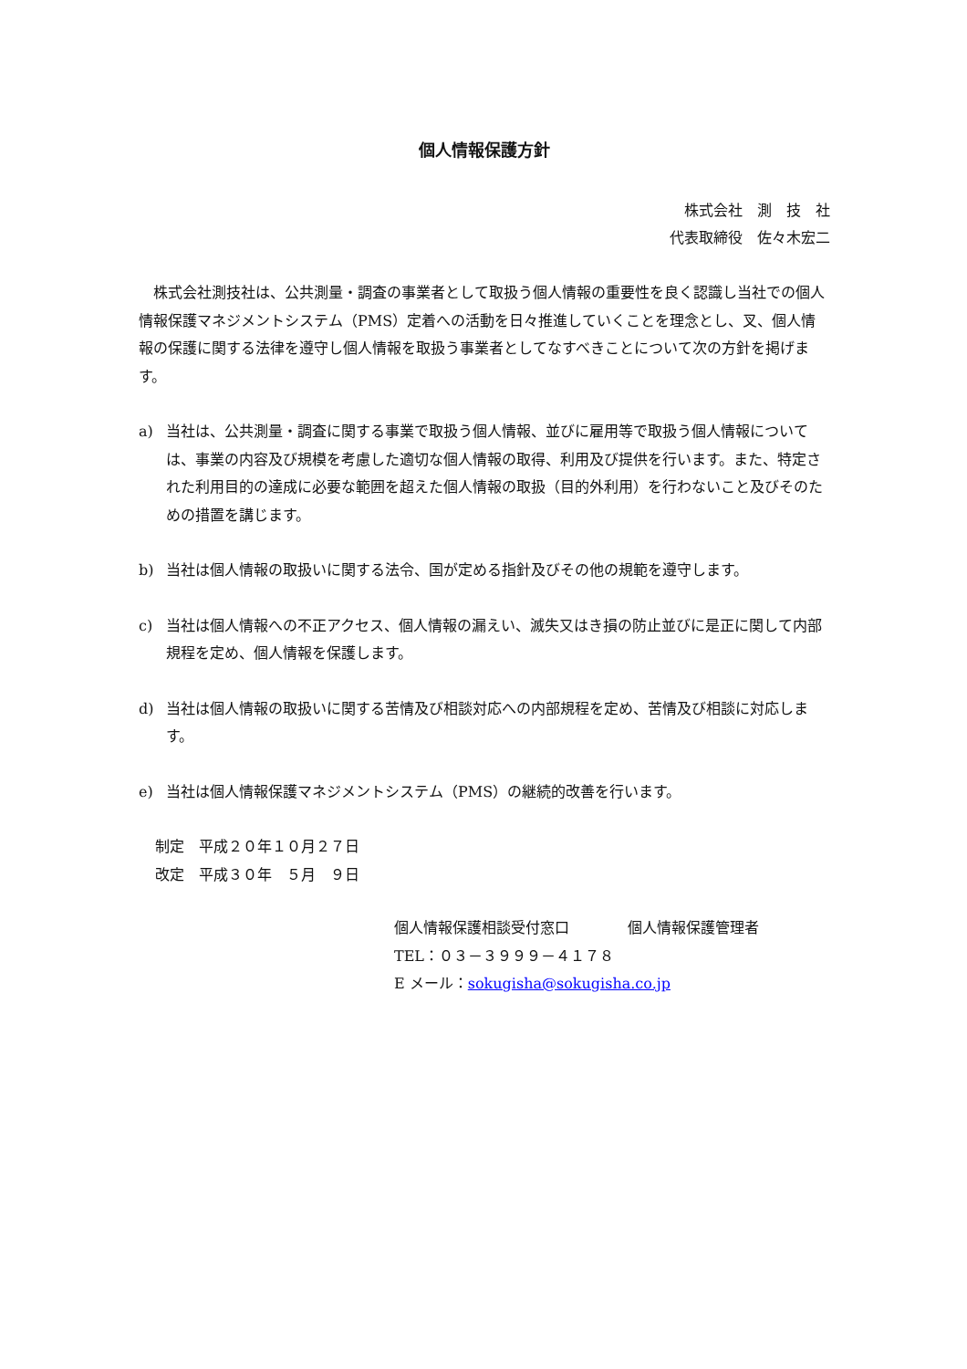個人情報保護方針
株式会社　測　技　社
代表取締役　佐々木宏二
株式会社測技社は、公共測量・調査の事業者として取扱う個人情報の重要性を良く認識し当社での個人情報保護マネジメントシステム（PMS）定着への活動を日々推進していくことを理念とし、叉、個人情報の保護に関する法律を遵守し個人情報を取扱う事業者としてなすべきことについて次の方針を掲げます。
a) 当社は、公共測量・調査に関する事業で取扱う個人情報、並びに雇用等で取扱う個人情報については、事業の内容及び規模を考慮した適切な個人情報の取得、利用及び提供を行います。また、特定された利用目的の達成に必要な範囲を超えた個人情報の取扱（目的外利用）を行わないこと及びそのための措置を講じます。
b) 当社は個人情報の取扱いに関する法令、国が定める指針及びその他の規範を遵守します。
c) 当社は個人情報への不正アクセス、個人情報の漏えい、滅失又はき損の防止並びに是正に関して内部規程を定め、個人情報を保護します。
d) 当社は個人情報の取扱いに関する苦情及び相談対応への内部規程を定め、苦情及び相談に対応します。
e) 当社は個人情報保護マネジメントシステム（PMS）の継続的改善を行います。
制定　平成２０年１０月２７日
改定　平成３０年　５月　９日
個人情報保護相談受付窓口　　　　個人情報保護管理者
TEL：０３－３９９９－４１７８
E メール：sokugisha@sokugisha.co.jp